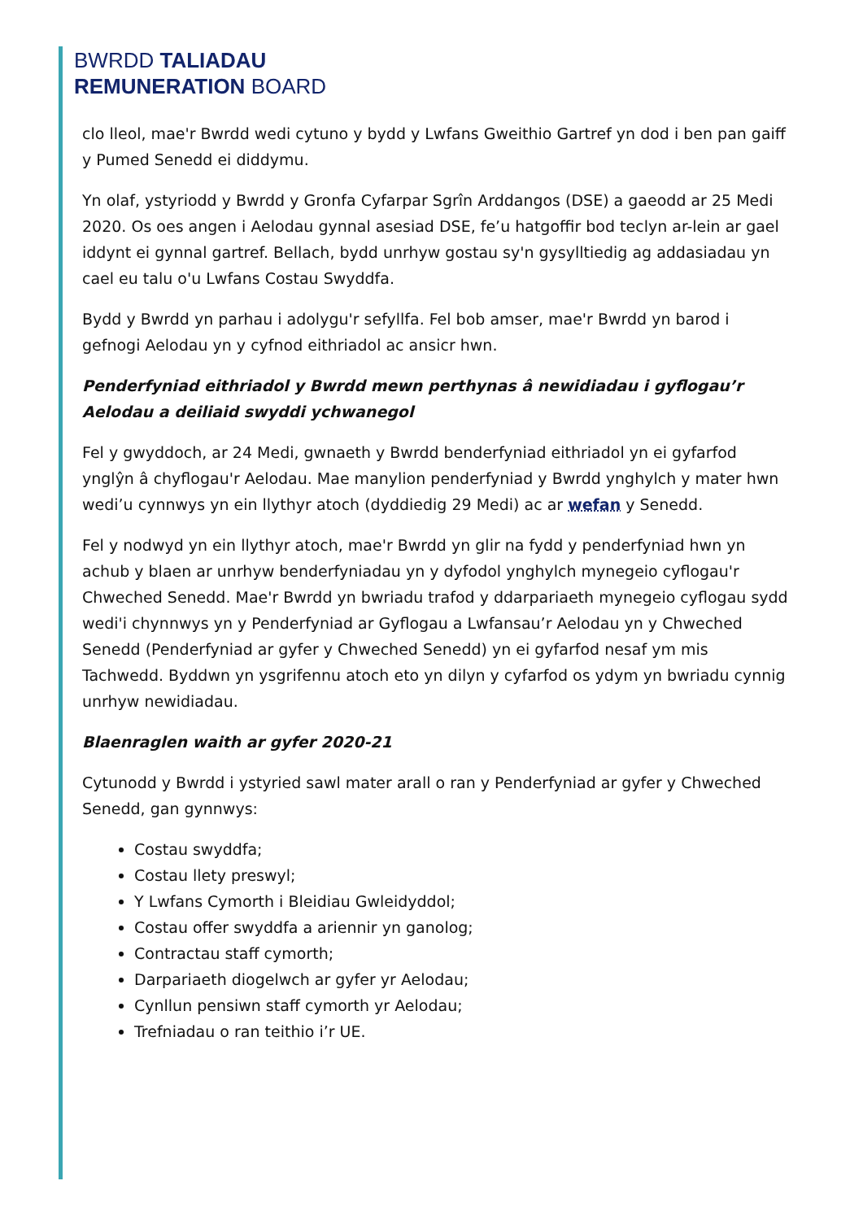BWRDD TALIADAU
REMUNERATION BOARD
clo lleol, mae'r Bwrdd wedi cytuno y bydd y Lwfans Gweithio Gartref yn dod i ben pan gaiff y Pumed Senedd ei diddymu.
Yn olaf, ystyriodd y Bwrdd y Gronfa Cyfarpar Sgrîn Arddangos (DSE) a gaeodd ar 25 Medi 2020. Os oes angen i Aelodau gynnal asesiad DSE, fe’u hatgoffir bod teclyn ar-lein ar gael iddynt ei gynnal gartref. Bellach, bydd unrhyw gostau sy'n gysylltiedig ag addasiadau yn cael eu talu o'u Lwfans Costau Swyddfa.
Bydd y Bwrdd yn parhau i adolygu'r sefyllfa. Fel bob amser, mae'r Bwrdd yn barod i gefnogi Aelodau yn y cyfnod eithriadol ac ansicr hwn.
Penderfyniad eithriadol y Bwrdd mewn perthynas â newidiadau i gyflogau’r Aelodau a deiliaid swyddi ychwanegol
Fel y gwyddoch, ar 24 Medi, gwnaeth y Bwrdd benderfyniad eithriadol yn ei gyfarfod ynglŷn â chyflogau'r Aelodau. Mae manylion penderfyniad y Bwrdd ynghylch y mater hwn wedi’u cynnwys yn ein llythyr atoch (dyddiedig 29 Medi) ac ar wefan y Senedd.
Fel y nodwyd yn ein llythyr atoch, mae'r Bwrdd yn glir na fydd y penderfyniad hwn yn achub y blaen ar unrhyw benderfyniadau yn y dyfodol ynghylch mynegeio cyflogau'r Chweched Senedd. Mae'r Bwrdd yn bwriadu trafod y ddarpariaeth mynegeio cyflogau sydd wedi'i chynnwys yn y Penderfyniad ar Gyflogau a Lwfansau’r Aelodau yn y Chweched Senedd (Penderfyniad ar gyfer y Chweched Senedd) yn ei gyfarfod nesaf ym mis Tachwedd. Byddwn yn ysgrifennu atoch eto yn dilyn y cyfarfod os ydym yn bwriadu cynnig unrhyw newidiadau.
Blaenraglen waith ar gyfer 2020-21
Cytunodd y Bwrdd i ystyried sawl mater arall o ran y Penderfyniad ar gyfer y Chweched Senedd, gan gynnwys:
Costau swyddfa;
Costau llety preswyl;
Y Lwfans Cymorth i Bleidiau Gwleidyddol;
Costau offer swyddfa a ariennir yn ganolog;
Contractau staff cymorth;
Darpariaeth diogelwch ar gyfer yr Aelodau;
Cynllun pensiwn staff cymorth yr Aelodau;
Trefniadau o ran teithio i’r UE.